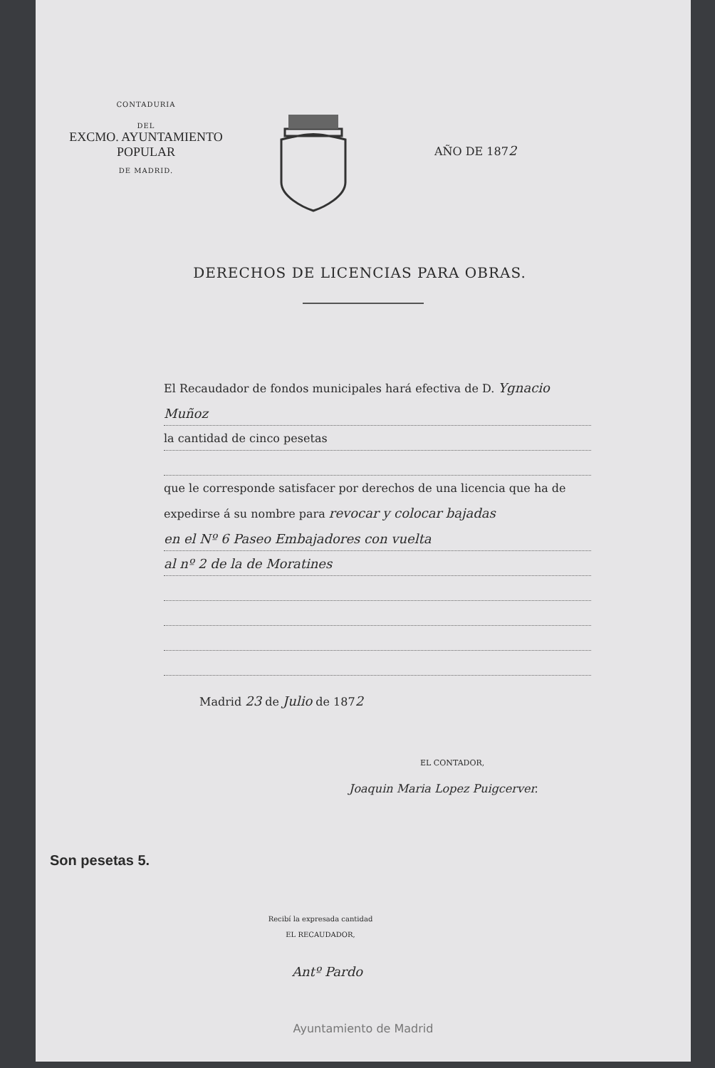CONTADURIA
DEL
EXCMO. AYUNTAMIENTO POPULAR
DE MADRID.
AÑO DE 1872
DERECHOS DE LICENCIAS PARA OBRAS.
El Recaudador de fondos municipales hará efectiva de D. Ygnacio
Muñoz
la cantidad de cinco pesetas
que le corresponde satisfacer por derechos de una licencia que ha de
expedirse á su nombre para revocar y colocar bajadas
en el Nº 6 Paseo Embajadores con vuelta
al nº 2 de la de Moratines
Madrid 23 de Julio de 1872
EL CONTADOR,
Joaquin Maria Lopez Puigcerver.
Son pesetas 5.
Recibí la expresada cantidad
EL RECAUDADOR,
Antº Pardo
Ayuntamiento de Madrid